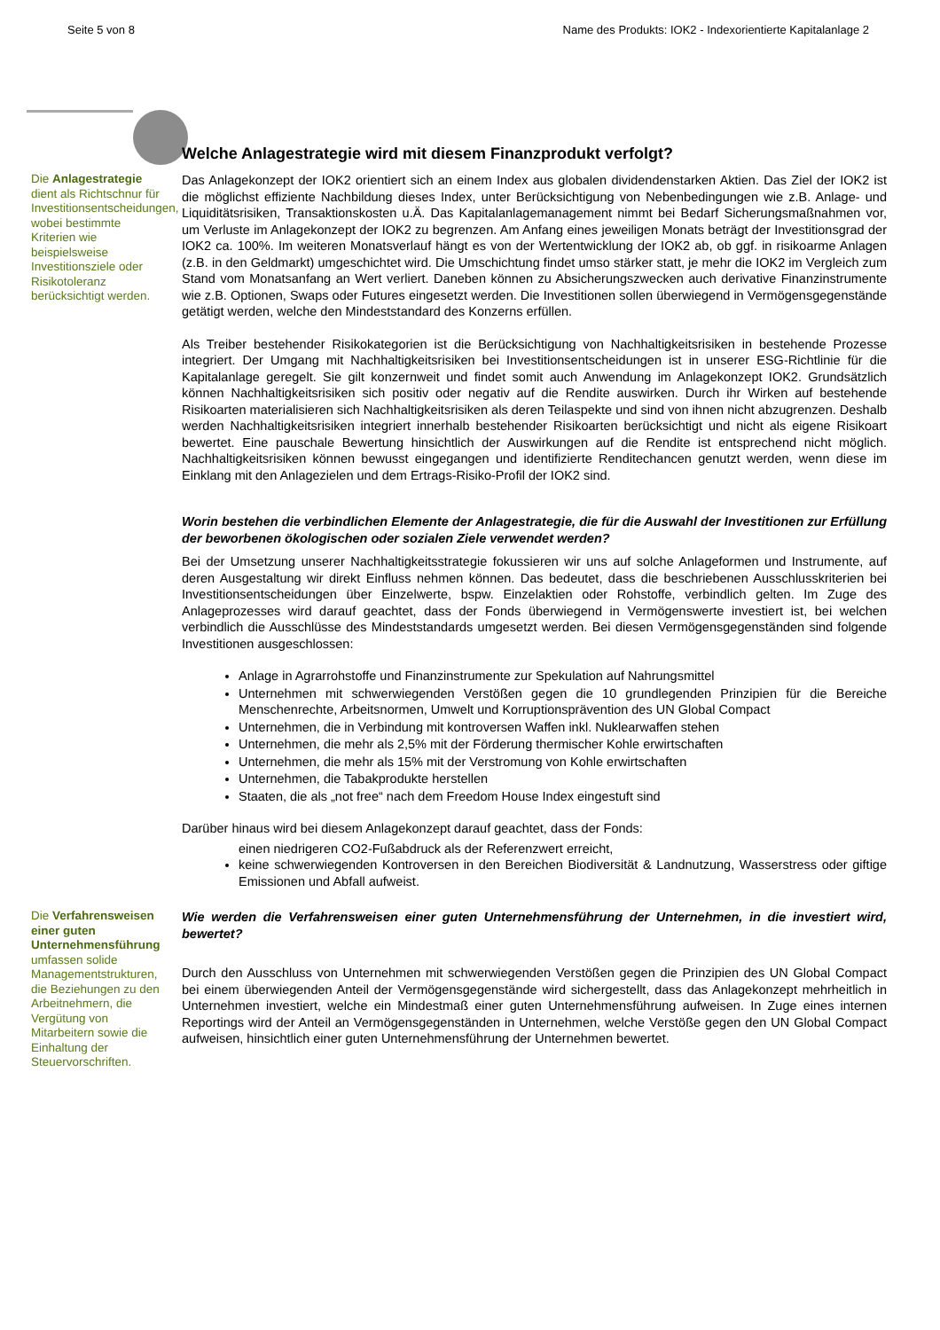Seite 5 von 8 Name des Produkts: IOK2 - Indexorientierte Kapitalanlage 2
Welche Anlagestrategie wird mit diesem Finanzprodukt verfolgt?
Die Anlagestrategie dient als Richtschnur für Investitionsentscheidungen, wobei bestimmte Kriterien wie beispielsweise Investitionsziele oder Risikotoleranz berücksichtigt werden.
Das Anlagekonzept der IOK2 orientiert sich an einem Index aus globalen dividendenstarken Aktien. Das Ziel der IOK2 ist die möglichst effiziente Nachbildung dieses Index, unter Berücksichtigung von Nebenbedingungen wie z.B. Anlage- und Liquiditätsrisiken, Transaktionskosten u.Ä. Das Kapitalanlagemanagement nimmt bei Bedarf Sicherungsmaßnahmen vor, um Verluste im Anlagekonzept der IOK2 zu begrenzen. Am Anfang eines jeweiligen Monats beträgt der Investitionsgrad der IOK2 ca. 100%. Im weiteren Monatsverlauf hängt es von der Wertentwicklung der IOK2 ab, ob ggf. in risikoarme Anlagen (z.B. in den Geldmarkt) umgeschichtet wird. Die Umschichtung findet umso stärker statt, je mehr die IOK2 im Vergleich zum Stand vom Monatsanfang an Wert verliert. Daneben können zu Absicherungszwecken auch derivative Finanzinstrumente wie z.B. Optionen, Swaps oder Futures eingesetzt werden. Die Investitionen sollen überwiegend in Vermögensgegenstände getätigt werden, welche den Mindeststandard des Konzerns erfüllen.
Als Treiber bestehender Risikokategorien ist die Berücksichtigung von Nachhaltigkeitsrisiken in bestehende Prozesse integriert. Der Umgang mit Nachhaltigkeitsrisiken bei Investitionsentscheidungen ist in unserer ESG-Richtlinie für die Kapitalanlage geregelt. Sie gilt konzernweit und findet somit auch Anwendung im Anlagekonzept IOK2. Grundsätzlich können Nachhaltigkeitsrisiken sich positiv oder negativ auf die Rendite auswirken. Durch ihr Wirken auf bestehende Risikoarten materialisieren sich Nachhaltigkeitsrisiken als deren Teilaspekte und sind von ihnen nicht abzugrenzen. Deshalb werden Nachhaltigkeitsrisiken integriert innerhalb bestehender Risikoarten berücksichtigt und nicht als eigene Risikoart bewertet. Eine pauschale Bewertung hinsichtlich der Auswirkungen auf die Rendite ist entsprechend nicht möglich. Nachhaltigkeitsrisiken können bewusst eingegangen und identifizierte Renditechancen genutzt werden, wenn diese im Einklang mit den Anlagezielen und dem Ertrags-Risiko-Profil der IOK2 sind.
Worin bestehen die verbindlichen Elemente der Anlagestrategie, die für die Auswahl der Investitionen zur Erfüllung der beworbenen ökologischen oder sozialen Ziele verwendet werden?
Bei der Umsetzung unserer Nachhaltigkeitsstrategie fokussieren wir uns auf solche Anlageformen und Instrumente, auf deren Ausgestaltung wir direkt Einfluss nehmen können. Das bedeutet, dass die beschriebenen Ausschlusskriterien bei Investitionsentscheidungen über Einzelwerte, bspw. Einzelaktien oder Rohstoffe, verbindlich gelten. Im Zuge des Anlageprozesses wird darauf geachtet, dass der Fonds überwiegend in Vermögenswerte investiert ist, bei welchen verbindlich die Ausschlüsse des Mindeststandards umgesetzt werden. Bei diesen Vermögensgegenständen sind folgende Investitionen ausgeschlossen:
Anlage in Agrarrohstoffe und Finanzinstrumente zur Spekulation auf Nahrungsmittel
Unternehmen mit schwerwiegenden Verstößen gegen die 10 grundlegenden Prinzipien für die Bereiche Menschenrechte, Arbeitsnormen, Umwelt und Korruptionsprävention des UN Global Compact
Unternehmen, die in Verbindung mit kontroversen Waffen inkl. Nuklearwaffen stehen
Unternehmen, die mehr als 2,5% mit der Förderung thermischer Kohle erwirtschaften
Unternehmen, die mehr als 15% mit der Verstromung von Kohle erwirtschaften
Unternehmen, die Tabakprodukte herstellen
Staaten, die als „not free“ nach dem Freedom House Index eingestuft sind
Darüber hinaus wird bei diesem Anlagekonzept darauf geachtet, dass der Fonds:
einen niedrigeren CO2-Fußabdruck als der Referenzwert erreicht,
keine schwerwiegenden Kontroversen in den Bereichen Biodiversität & Landnutzung, Wasserstress oder giftige Emissionen und Abfall aufweist.
Die Verfahrensweisen einer guten Unternehmensführung umfassen solide Managementstrukturen, die Beziehungen zu den Arbeitnehmern, die Vergütung von Mitarbeitern sowie die Einhaltung der Steuervorschriften.
Wie werden die Verfahrensweisen einer guten Unternehmensführung der Unternehmen, in die investiert wird, bewertet?
Durch den Ausschluss von Unternehmen mit schwerwiegenden Verstößen gegen die Prinzipien des UN Global Compact bei einem überwiegenden Anteil der Vermögensgegenstände wird sichergestellt, dass das Anlagekonzept mehrheitlich in Unternehmen investiert, welche ein Mindestmaß einer guten Unternehmensführung aufweisen. In Zuge eines internen Reportings wird der Anteil an Vermögensgegenständen in Unternehmen, welche Verstöße gegen den UN Global Compact aufweisen, hinsichtlich einer guten Unternehmensführung der Unternehmen bewertet.